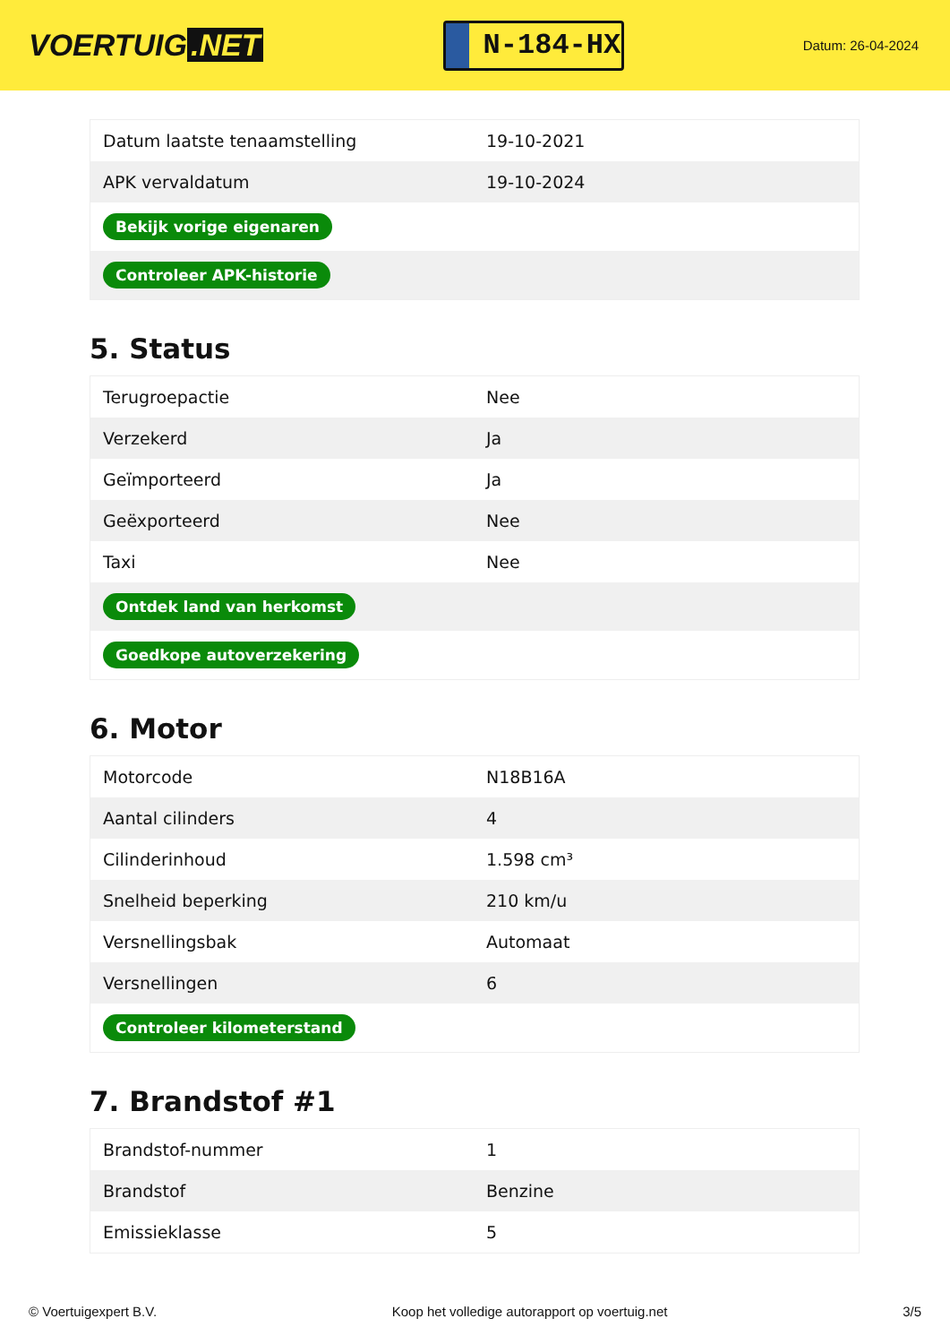VOERTUIG.NET
N-184-HX
Datum: 26-04-2024
| Datum laatste tenaamstelling | 19-10-2021 |
| APK vervaldatum | 19-10-2024 |
| Bekijk vorige eigenaren | |
| Controleer APK-historie | |
5. Status
| Terugroepactie | Nee |
| Verzekerd | Ja |
| Geïmporteerd | Ja |
| Geëxporteerd | Nee |
| Taxi | Nee |
| Ontdek land van herkomst | |
| Goedkope autoverzekering | |
6. Motor
| Motorcode | N18B16A |
| Aantal cilinders | 4 |
| Cilinderinhoud | 1.598 cm³ |
| Snelheid beperking | 210 km/u |
| Versnellingsbak | Automaat |
| Versnellingen | 6 |
| Controleer kilometerstand | |
7. Brandstof #1
| Brandstof-nummer | 1 |
| Brandstof | Benzine |
| Emissieklasse | 5 |
© Voertuigexpert B.V. Koop het volledige autorapport op voertuig.net 3/5